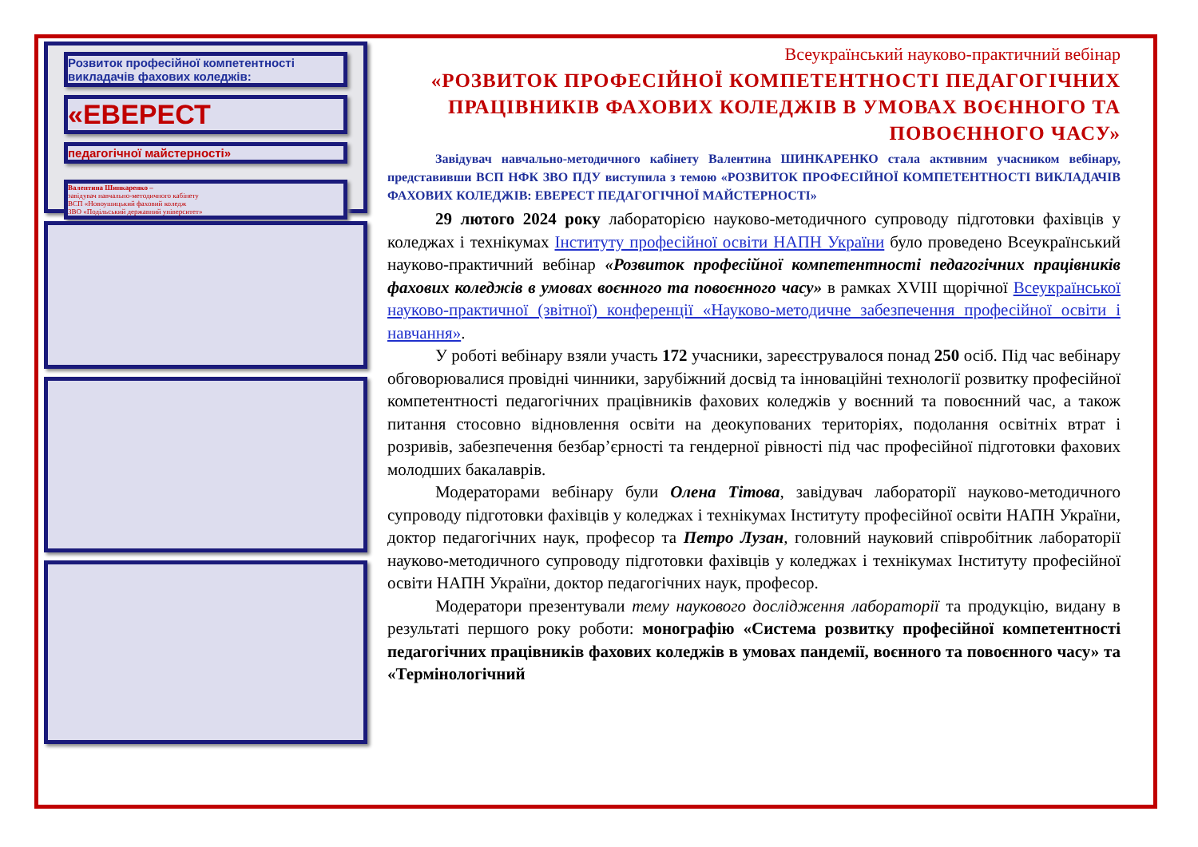Розвиток професійної компетентності викладачів фахових коледжів:
«ЕВЕРЕСТ
педагогічної майстерності»
Валентина Шинкаренко –
завідувач навчально-методичного кабінету
ВСП «Новоушицький фаховий коледж
ЗВО «Подільський державний університет»
Всеукраїнський науково-практичний вебінар
«РОЗВИТОК ПРОФЕСІЙНОЇ КОМПЕТЕНТНОСТІ ПЕДАГОГІЧНИХ ПРАЦІВНИКІВ ФАХОВИХ КОЛЕДЖІВ В УМОВАХ ВОЄННОГО ТА ПОВОЄННОГО ЧАСУ»
Завідувач навчально-методичного кабінету Валентина ШИНКАРЕНКО стала активним учасником вебінару, представивши ВСП НФК ЗВО ПДУ виступила з темою «РОЗВИТОК ПРОФЕСІЙНОЇ КОМПЕТЕНТНОСТІ ВИКЛАДАЧІВ ФАХОВИХ КОЛЕДЖІВ: ЕВЕРЕСТ ПЕДАГОГІЧНОЇ МАЙСТЕРНОСТІ»
29 лютого 2024 року лабораторією науково-методичного супроводу підготовки фахівців у коледжах і технікумах Інституту професійної освіти НАПН України було проведено Всеукраїнський науково-практичний вебінар «Розвиток професійної компетентності педагогічних працівників фахових коледжів в умовах воєнного та повоєнного часу» в рамках XVIII щорічної Всеукраїнської науково-практичної (звітної) конференції «Науково-методичне забезпечення професійної освіти і навчання».
У роботі вебінару взяли участь 172 учасники, зареєструвалося понад 250 осіб. Під час вебінару обговорювалися провідні чинники, зарубіжний досвід та інноваційні технології розвитку професійної компетентності педагогічних працівників фахових коледжів у воєнний та повоєнний час, а також питання стосовно відновлення освіти на деокупованих територіях, подолання освітніх втрат і розривів, забезпечення безбар’єрності та гендерної рівності під час професійної підготовки фахових молодших бакалаврів.
Модераторами вебінару були Олена Тітова, завідувач лабораторії науково-методичного супроводу підготовки фахівців у коледжах і технікумах Інституту професійної освіти НАПН України, доктор педагогічних наук, професор та Петро Лузан, головний науковий співробітник лабораторії науково-методичного супроводу підготовки фахівців у коледжах і технікумах Інституту професійної освіти НАПН України, доктор педагогічних наук, професор.
Модератори презентували тему наукового дослідження лабораторії та продукцію, видану в результаті першого року роботи: монографію «Система розвитку професійної компетентності педагогічних працівників фахових коледжів в умовах пандемії, воєнного та повоєнного часу» та «Термінологічний